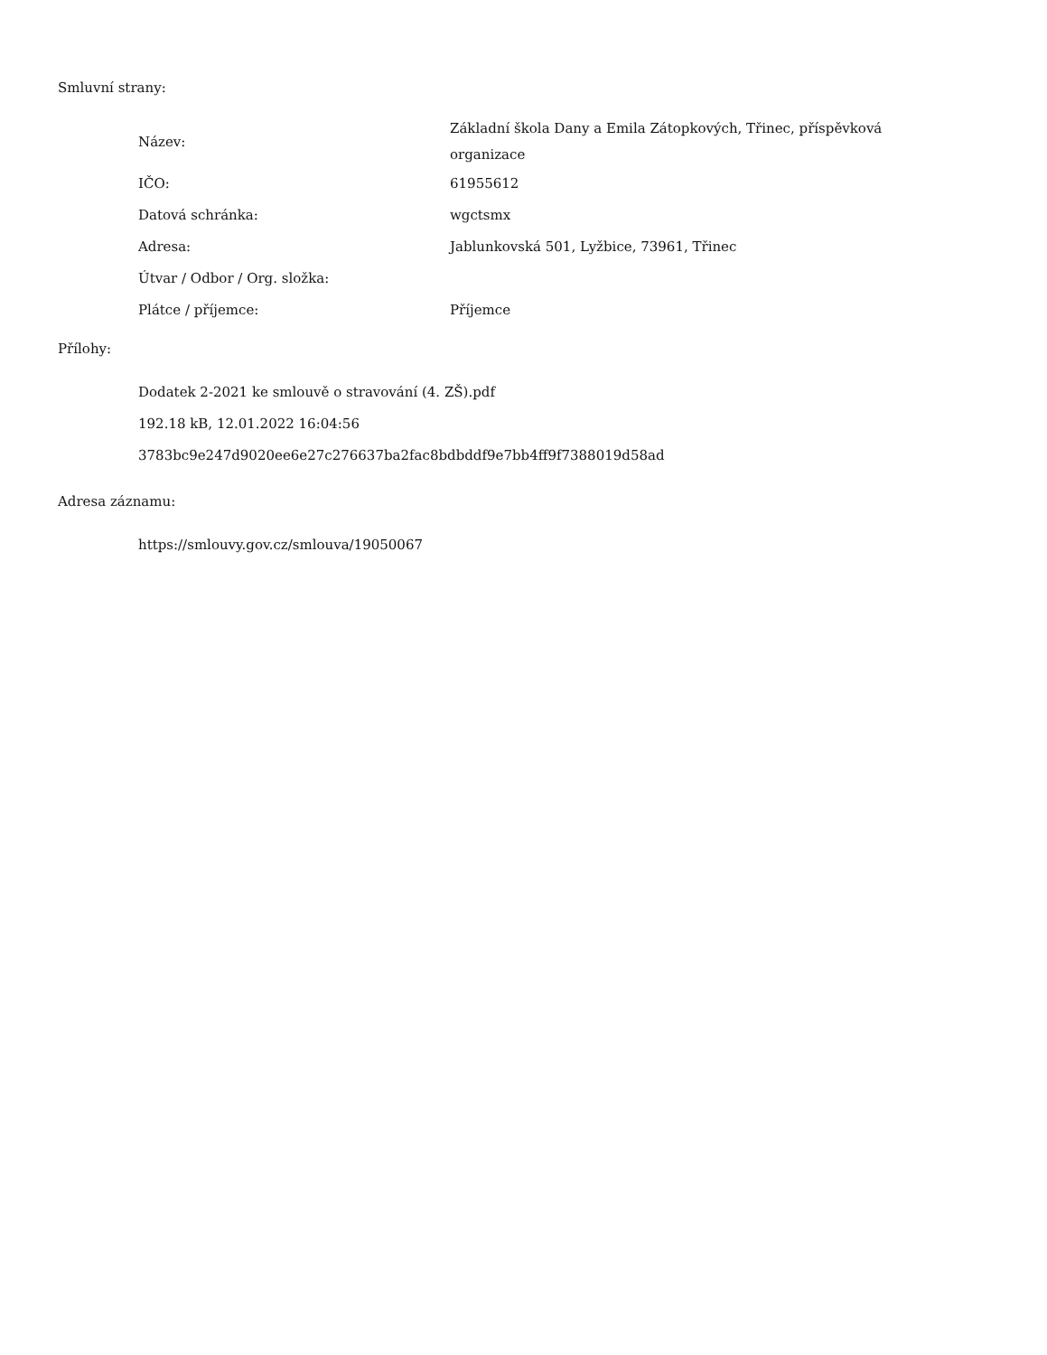Smluvní strany:
| Název: | Základní škola Dany a Emila Zátopkových, Třinec, příspěvková organizace |
| IČO: | 61955612 |
| Datová schránka: | wgctsmx |
| Adresa: | Jablunkovská 501, Lyžbice, 73961, Třinec |
| Útvar / Odbor / Org. složka: | |
| Plátce / příjemce: | Příjemce |
Přílohy:
Dodatek 2-2021 ke smlouvě o stravování (4. ZŠ).pdf
192.18 kB, 12.01.2022 16:04:56
3783bc9e247d9020ee6e27c276637ba2fac8bdbddf9e7bb4ff9f7388019d58ad
Adresa záznamu:
https://smlouvy.gov.cz/smlouva/19050067